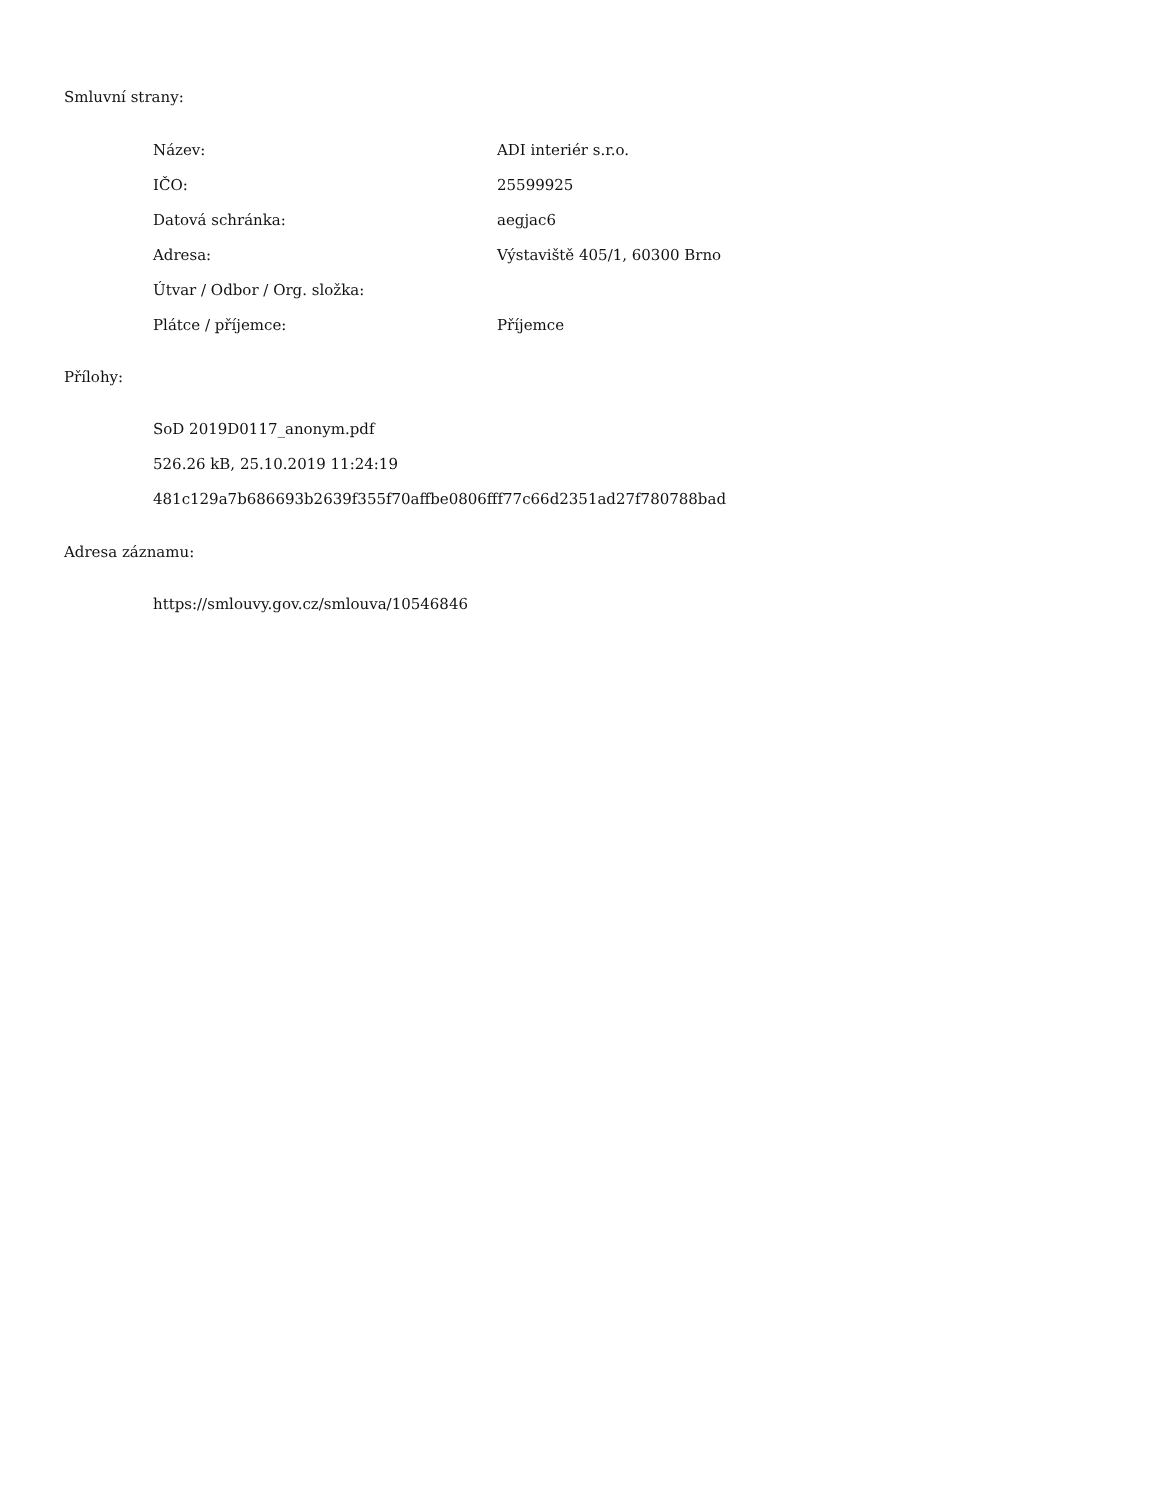Smluvní strany:
| Název: | ADI interiér s.r.o. |
| IČO: | 25599925 |
| Datová schránka: | aegjac6 |
| Adresa: | Výstaviště 405/1, 60300 Brno |
| Útvar / Odbor / Org. složka: | |
| Plátce / příjemce: | Příjemce |
Přílohy:
SoD 2019D0117_anonym.pdf
526.26 kB, 25.10.2019 11:24:19
481c129a7b686693b2639f355f70affbe0806fff77c66d2351ad27f780788bad
Adresa záznamu:
https://smlouvy.gov.cz/smlouva/10546846